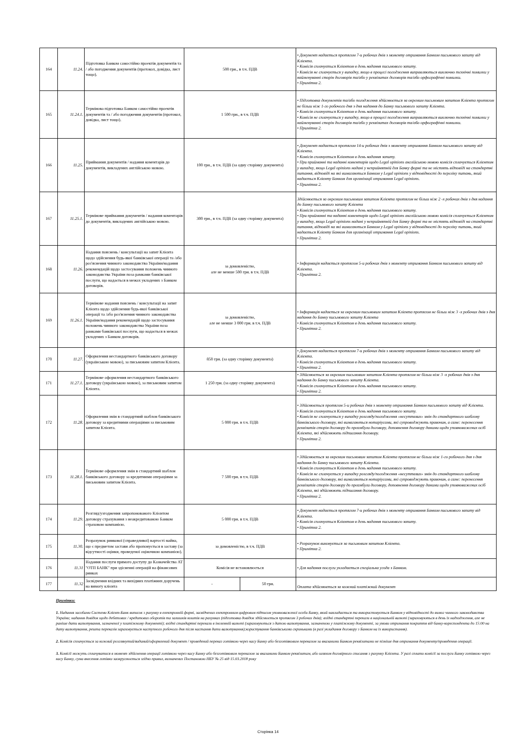| 164 | 11.24. | Підготовка Банком самостійно проектів документів та / або погодження документів (протокол, довідка, лист тощо). | 500 грн., в т.ч. ПДВ | | • Документ надається протягом 7-и робочих днів з моменту отримання Банком письмового запиту від Клієнта. • Комісія сплачується Клієнтом в день надання письмового запиту. • Комісія не сплачується у випадку, якщо в процесі погодження виправляються виключно технічні помилки у найменуванні сторін договорів та/або у реквізитах договорів та/або орфографічні помилки. • Примітка 2. |
| 165 | 11.24.1. | Термінова підготовка Банком самостійно проектів документів та / або погодження документів (протокол, довідка, лист тощо). | 1 500 грн., в т.ч. ПДВ | | • Підготовка документів та/або погодження здійснюється за окремим письмовим запитом Клієнта протягом не більш ніж 1-го робочого дня з дня надання до Банку письмового запиту Клієнта. • Комісія сплачується Клієнтом в день надання письмового запиту. • Комісія не сплачується у випадку, якщо в процесі погодження виправляються виключно технічні помилки у найменуванні сторін договорів та/або у реквізитах договорів та/або орфографічні помилки. • Примітка 2. |
| 166 | 11.25. | Приймання документів / надання коментарів до документів, викладених англійською мовою. | 100 грн., в т.ч. ПДВ (за одну сторінку документа) | | • Документ надається протягом 14-и робочих днів з моменту отримання Банком письмового запиту від Клієнта. • Комісія сплачується Клієнтом в день надання запиту. • При прийманні та наданні коментарів щодо Legal opinions англійською мовою комісія сплачується Клієнтом у випадку, якщо Legal opinions надані у неприйнятній для Банку формі та не містять відповіді на стандартні питання, відповіді на які вимагаються Банком у Legal opinions у відповідності до переліку питань, який надається Клієнту Банком для організації отримання Legal opinions. • Примітка 2. |
| 167 | 11.25.1. | Термінове приймання документів / надання коментарів до документів, викладених англійською мовою. | 300 грн., в т.ч. ПДВ (за одну сторінку документа) | | Здійснюється за окремим письмовим запитом Клієнта протягом не більш ніж 2 -х робочих днів з дня надання до Банку письмового запиту Клієнта • Комісія сплачується Клієнтом в день надання письмового запиту. • При прийманні та наданні коментарів щодо Legal opinions англійською мовою комісія сплачується Клієнтом у випадку, якщо Legal opinions надані у неприйнятній для Банку формі та не містять відповіді на стандартні питання, відповіді на які вимагаються Банком у Legal opinions у відповідності до переліку питань, який надається Клієнту Банком для організації отримання Legal opinions. • Примітка 2. |
| 168 | 11.26. | Надання пояснень / консультації на запит Клієнта щодо здійснення будь-якої банківської операції та /або роз'яснення чинного законодавства України/надання рекомендацій щодо застосування положень чинного законодавства України поза рамками банківської послуги, що надається в межах укладених з Банком договорів. | за домовленістю, але не менше 500 грн. в т.ч. ПДВ | | • Інформація надається протягом 5-и робочих днів з моменту отримання Банком письмового запиту від Клієнта. • Примітка 2. |
| 169 | 11.26.1. | Термінове надання пояснень / консультації на запит Клієнта щодо здійснення будь-якої банківської операції та /або роз'яснення чинного законодавства України/надання рекомендацій щодо застосування положень чинного законодавства України поза рамками банківської послуги, що надається в межах укладених з Банком договорів. | за домовленістю, але не менше 3 000 грн. в т.ч. ПДВ | | • Інформація надається за окремим письмовим запитом Клієнта протягом не більш ніж 3 -х робочих днів з дня надання до Банку письмового запиту Клієнта • Комісія сплачується Клієнтом в день надання письмового запиту. • Примітка 2. |
| 170 | 11.27. | Оформлення нестандартного банківського договору (українською мовою), за письмовим запитом Клієнта. | 850 грн. (за одну сторінку документа) | | • Документ надається протягом 7-и робочих днів з моменту отримання Банком письмового запиту від Клієнта. • Комісія сплачується Клієнтом в день надання письмового запиту. • Примітка 2. |
| 171 | 11.27.1. | Термінове оформлення нестандартного банківського договору (українською мовою), за письмовим запитом Клієнта. | 1 250 грн. (за одну сторінку документа) | | • Здійснюється за окремим письмовим запитом Клієнта протягом не більш ніж 3 -х робочих днів з дня надання до Банку письмового запиту Клієнта. • Комісія сплачується Клієнтом в день надання письмового запиту. • Примітка 2. |
| 172 | 11.28. | Оформлення змін в стандартний шаблон банківського договору за кредитними операціями за письмовим запитом Клієнта. | 5 000 грн. в т.ч. ПДВ | | • Здійснюється протягом 5-и робочих днів з моменту отримання Банком письмового запиту від Клієнта. • Комісія сплачується Клієнтом в день надання письмового запиту. • Комісія не сплачується у випадку розгляду/погодження «несуттєвих» змін до стандартного шаблону банківського договору, які вимагаються нотаріусами, які супроводжують правочин, а саме: перенесення реквізитів сторін договору до преамбули договору, доповнення договору даними щодо уповноважених осіб Клієнта, які здійснюють підписання договору. • Примітка 2. |
| 173 | 11.28.1. | Термінове оформлення змін в стандартний шаблон банківського договору за кредитними операціями за письмовим запитом Клієнта. | 7 500 грн. в т.ч. ПДВ | | • Здійснюється за окремим письмовим запитом Клієнта протягом не більш ніж 1-го робочого дня з дня надання до Банку письмового запиту Клієнта. • Комісія сплачується Клієнтом в день надання письмового запиту. • Комісія не сплачується у випадку розгляду/погодження «несуттєвих» змін до стандартного шаблону банківського договору, які вимагаються нотаріусами, які супроводжують правочин, а саме: перенесення реквізитів сторін договору до преамбули договору, доповнення договору даними щодо уповноважених осіб Клієнта, які здійснюють підписання договору. • Примітка 2. |
| 174 | 11.29. | Розгляд/узгодження запропонованого Клієнтом договору страхування з неакредитованою Банком страховою компанією. | 5 000 грн. в т.ч. ПДВ | | • Документ надається протягом 7-и робочих днів з моменту отримання Банком письмового запиту від Клієнта. • Комісія сплачується Клієнтом в день надання письмового запиту. • Примітка 2. |
| 175 | 11.30. | Розрахунок ринкової (справедливої) вартості майна, що є предметом застави або пропонується в заставу (за відсутності оцінки, проведеної оціночною компанією). | за домовленістю, в т.ч. ПДВ | | • Розрахунок виконується за письмовим запитом Клієнта. • Примітка 2. |
| 176 | 11.31 | Надання послуги прямого доступу до Казначейства АТ "ОТП БАНК" при здісненні операцій на фінансових ринках | Комісія не встановлюється | | • Для надання послуги укладається спеціальна угода з Банком. |
| 177 | 11.32 | Засвідчення вхідних та вихідних платіжних доручень на вимогу клієнта | - | 50 грн. | Оплата здійснюється за кожний платіжний документ |
Примітки:
1. Надання засобами Системи Клієнт-Банк виписок з рахунку в електронній формі, засвідчених електронним цифровим підписом уповноваженої особи Банку, який накладається та використовується Банком у відповідності до вимог чинного законодавства України; надання довідок щодо дебетових / кредитових оборотів та залишків коштів на рахунках (підготовка довідок здійснюється протягом 3 робочих днів); вхідні стандартні перекази в національній валюті (зараховуються в день їх надходження, але не раніше дати валютування, зазначеної у платіжному документі); вхідні стандартні перекази в іноземній валюті (зараховуються з датою валютування, зазначеною у платіжному документі, за умови отримання покриття від банку-кореспондента до 15:00 на дату валютування, решта переказів зараховується наступного робочого дня після настання дати валютування);користування банківськими скриньками (в разі укладання договору з Банком на їх використання).
2. Комісія сплачується за кожний розглянутий/виданий/оформлений документ / проведений переказ готівкою через касу Банку або безготівковим переказом за вказаними Банком реквізитами не пізніше дня отримання документу/проведення операції.
3. Комісії можуть сплачуватися в момент здійснення операції готівкою через касу Банку або безготівковим переказом за вказаними Банком реквізитам, або шляхом договірного списання з рахунку Клієнта. У разі сплати комісії за послуги Банку готівкою через касу Банку, сума внесення готівки заокруглюється згідно правил, визначених Постановою НБУ № 25 від 15.03.2018 року
Сторінка 14